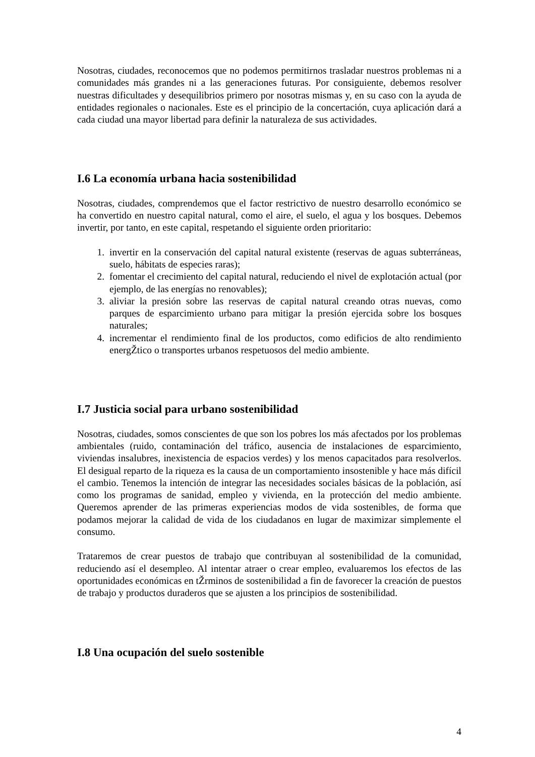Nosotras, ciudades, reconocemos que no podemos permitirnos trasladar nuestros problemas ni a comunidades más grandes ni a las generaciones futuras. Por consiguiente, debemos resolver nuestras dificultades y desequilibrios primero por nosotras mismas y, en su caso con la ayuda de entidades regionales o nacionales. Este es el principio de la concertación, cuya aplicación dará a cada ciudad una mayor libertad para definir la naturaleza de sus actividades.
I.6 La economía urbana hacia sostenibilidad
Nosotras, ciudades, comprendemos que el factor restrictivo de nuestro desarrollo económico se ha convertido en nuestro capital natural, como el aire, el suelo, el agua y los bosques. Debemos invertir, por tanto, en este capital, respetando el siguiente orden prioritario:
1. invertir en la conservación del capital natural existente (reservas de aguas subterráneas, suelo, hábitats de especies raras);
2. fomentar el crecimiento del capital natural, reduciendo el nivel de explotación actual (por ejemplo, de las energías no renovables);
3. aliviar la presión sobre las reservas de capital natural creando otras nuevas, como parques de esparcimiento urbano para mitigar la presión ejercida sobre los bosques naturales;
4. incrementar el rendimiento final de los productos, como edificios de alto rendimiento energŽtico o transportes urbanos respetuosos del medio ambiente.
I.7 Justicia social para urbano sostenibilidad
Nosotras, ciudades, somos conscientes de que son los pobres los más afectados por los problemas ambientales (ruido, contaminación del tráfico, ausencia de instalaciones de esparcimiento, viviendas insalubres, inexistencia de espacios verdes) y los menos capacitados para resolverlos. El desigual reparto de la riqueza es la causa de un comportamiento insostenible y hace más difícil el cambio. Tenemos la intención de integrar las necesidades sociales básicas de la población, así como los programas de sanidad, empleo y vivienda, en la protección del medio ambiente. Queremos aprender de las primeras experiencias modos de vida sostenibles, de forma que podamos mejorar la calidad de vida de los ciudadanos en lugar de maximizar simplemente el consumo.
Trataremos de crear puestos de trabajo que contribuyan al sostenibilidad de la comunidad, reduciendo así el desempleo. Al intentar atraer o crear empleo, evaluaremos los efectos de las oportunidades económicas en tŽrminos de sostenibilidad a fin de favorecer la creación de puestos de trabajo y productos duraderos que se ajusten a los principios de sostenibilidad.
I.8 Una ocupación del suelo sostenible
4